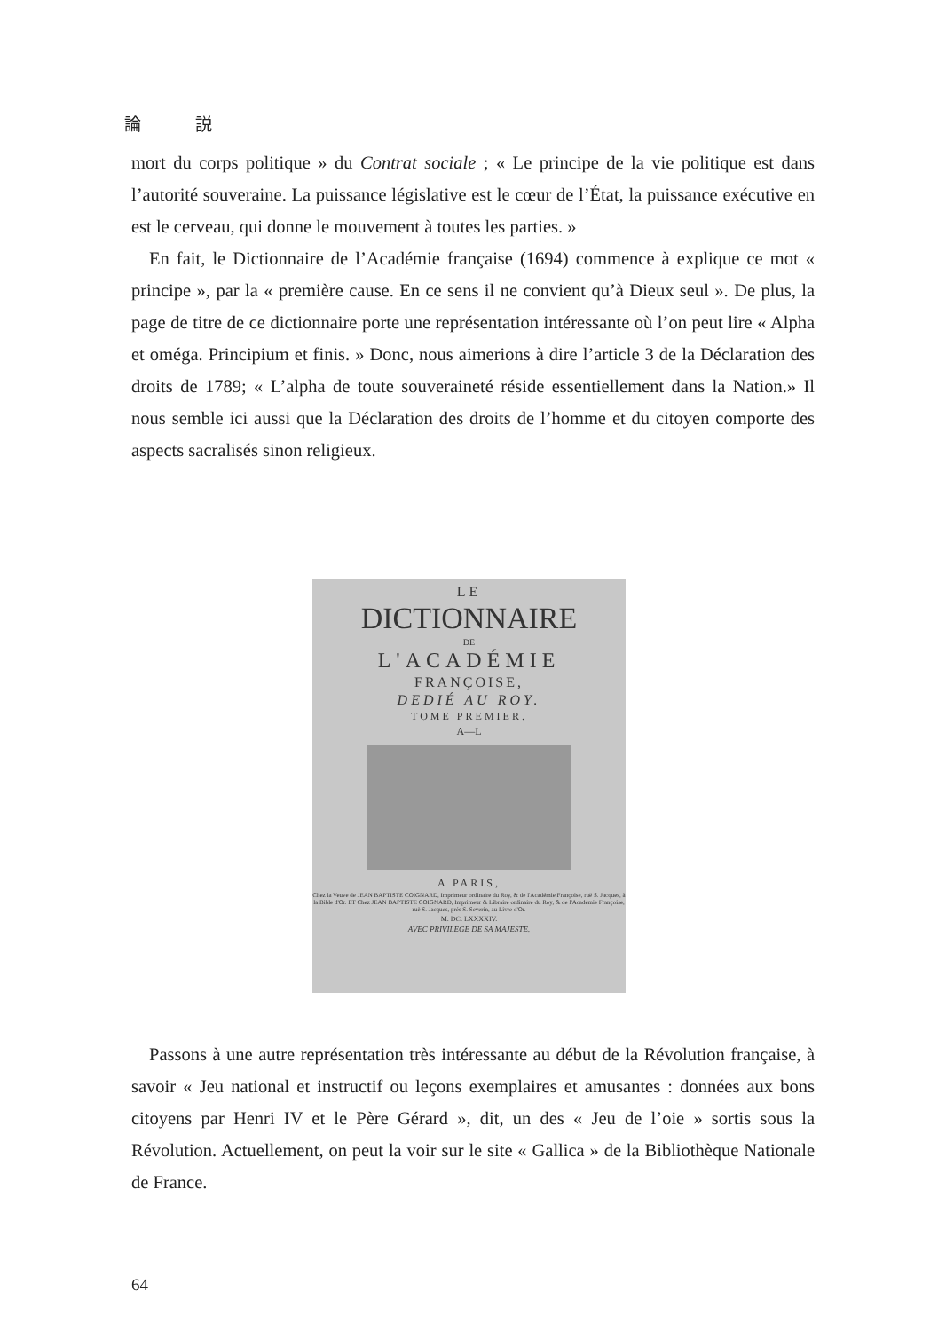論 説
mort du corps politique » du Contrat sociale ; « Le principe de la vie politique est dans l’autorité souveraine. La puissance législative est le cœur de l’État, la puissance exécutive en est le cerveau, qui donne le mouvement à toutes les parties. »
En fait, le Dictionnaire de l’Académie française (1694) commence à explique ce mot « principe », par la « première cause. En ce sens il ne convient qu’à Dieux seul ». De plus, la page de titre de ce dictionnaire porte une représentation intéressante où l’on peut lire « Alpha et oméga. Principium et finis. » Donc, nous aimerions à dire l’article 3 de la Déclaration des droits de 1789; « L’alpha de toute souveraineté réside essentiellement dans la Nation.» Il nous semble ici aussi que la Déclaration des droits de l’homme et du citoyen comporte des aspects sacralisés sinon religieux.
LE
DICTIONNAIRE
DE
L'ACADÉMIE
FRANÇOISE,
DEDIÉ AU ROY.
TOME PREMIER.
A—L
A PARIS,
Chez la Veuve de JEAN BAPTISTE COIGNARD, Imprimeur ordinaire du Roy, & de l'Académie Françoise, ruë S. Jacques, à la Bible d'Or. ET Chez JEAN BAPTISTE COIGNARD, Imprimeur & Libraire ordinaire du Roy, & de l'Académie Françoise, ruë S. Jacques, prés S. Severin, au Livre d'Or.
M. DC. LXXXXIV.
AVEC PRIVILEGE DE SA MAJESTE.
Passons à une autre représentation très intéressante au début de la Révolution française, à savoir « Jeu national et instructif ou leçons exemplaires et amusantes : données aux bons citoyens par Henri IV et le Père Gérard », dit, un des « Jeu de l’oie » sortis sous la Révolution. Actuellement, on peut la voir sur le site « Gallica » de la Bibliothèque Nationale de France.
64